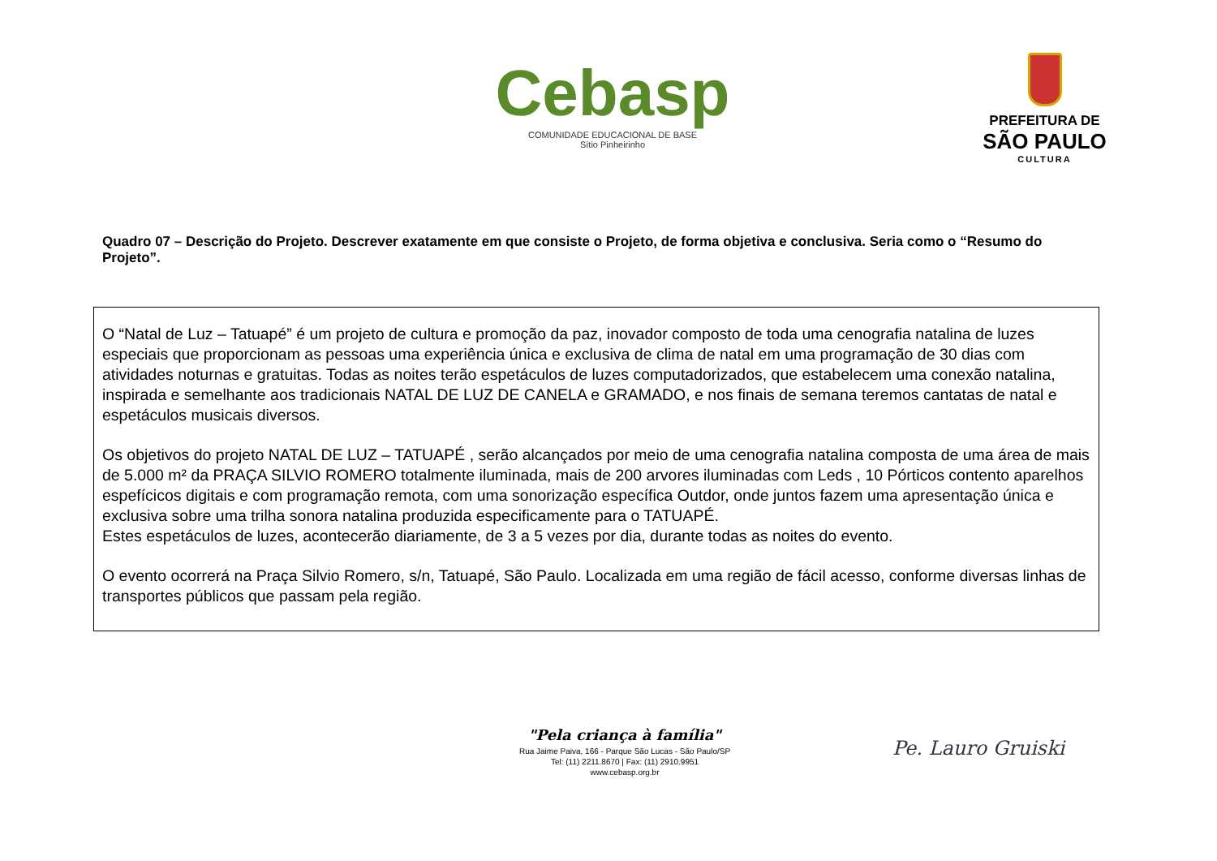Cebasp
COMUNIDADE EDUCACIONAL DE BASE
Sítio Pinheirinho
PREFEITURA DE
SÃO PAULO
CULTURA
Quadro 07 – Descrição do Projeto. Descrever exatamente em que consiste o Projeto, de forma objetiva e conclusiva. Seria como o “Resumo do Projeto”.
O “Natal de Luz – Tatuapé” é um projeto de cultura e promoção da paz, inovador composto de toda uma cenografia natalina de luzes especiais que proporcionam as pessoas uma experiência única e exclusiva de clima de natal em uma programação de 30 dias com atividades noturnas e gratuitas. Todas as noites terão espetáculos de luzes computadorizados, que estabelecem uma conexão natalina, inspirada e semelhante aos tradicionais NATAL DE LUZ DE CANELA e GRAMADO, e nos finais de semana teremos cantatas de natal e espetáculos musicais diversos.
Os objetivos do projeto NATAL DE LUZ – TATUAPÉ , serão alcançados por meio de uma cenografia natalina composta de uma área de mais de 5.000 m² da PRAÇA SILVIO ROMERO totalmente iluminada, mais de 200 arvores iluminadas com Leds , 10 Pórticos contento aparelhos espefícicos digitais e com programação remota, com uma sonorização específica Outdor, onde juntos fazem uma apresentação única e exclusiva sobre uma trilha sonora natalina produzida especificamente para o TATUAPÉ.
Estes espetáculos de luzes, acontecerão diariamente, de 3 a 5 vezes por dia, durante todas as noites do evento.
O evento ocorrerá na Praça Silvio Romero, s/n, Tatuapé, São Paulo. Localizada em uma região de fácil acesso, conforme diversas linhas de transportes públicos que passam pela região.
"Pela criança à família"
Rua Jaime Paiva, 166 - Parque São Lucas - São Paulo/SP
Tel: (11) 2211.8670 | Fax: (11) 2910.9951
www.cebasp.org.br
Pe. Lauro Gruiski